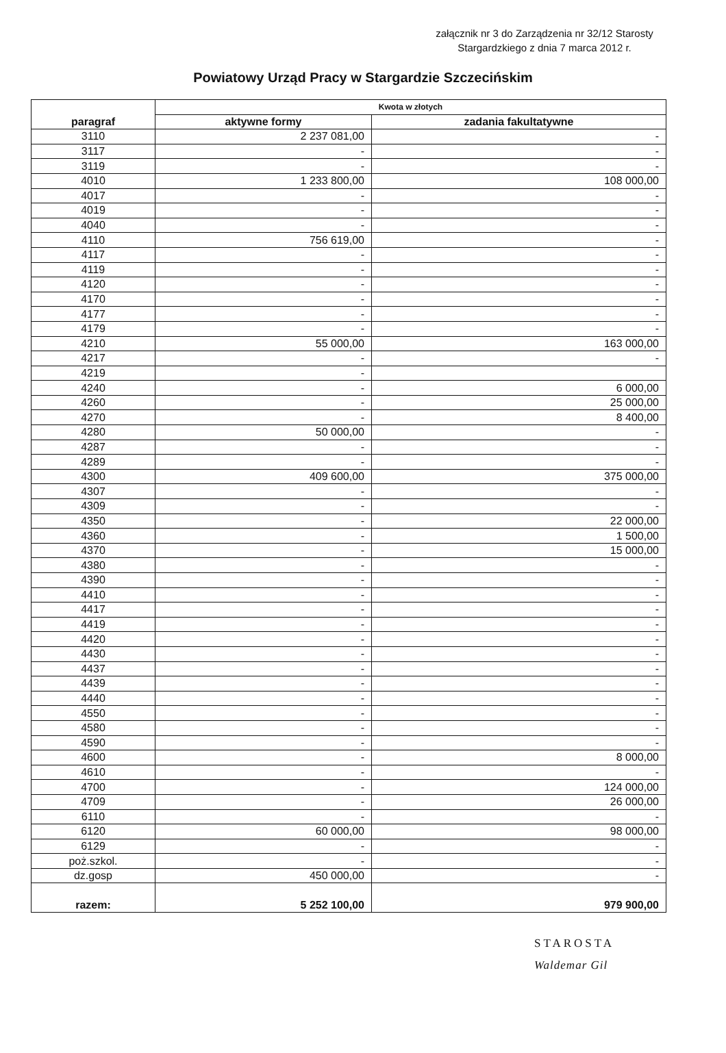załącznik nr 3 do Zarządzenia nr 32/12 Starosty Stargardzkiego z dnia 7 marca 2012 r.
Powiatowy Urząd Pracy w Stargardzie Szczecińskim
| paragraf | Kwota w złotych | |
| --- | --- | --- |
| | aktywne formy | zadania fakultatywne |
| 3110 | 2 237 081,00 | - |
| 3117 | - | - |
| 3119 | - | - |
| 4010 | 1 233 800,00 | 108 000,00 |
| 4017 | - | - |
| 4019 | - | - |
| 4040 | - | - |
| 4110 | 756 619,00 | - |
| 4117 | - | - |
| 4119 | - | - |
| 4120 | - | - |
| 4170 | - | - |
| 4177 | - | - |
| 4179 | - | - |
| 4210 | 55 000,00 | 163 000,00 |
| 4217 | - | - |
| 4219 | - | |
| 4240 | - | 6 000,00 |
| 4260 | - | 25 000,00 |
| 4270 | - | 8 400,00 |
| 4280 | 50 000,00 | - |
| 4287 | - | - |
| 4289 | - | - |
| 4300 | 409 600,00 | 375 000,00 |
| 4307 | - | - |
| 4309 | - | - |
| 4350 | - | 22 000,00 |
| 4360 | - | 1 500,00 |
| 4370 | - | 15 000,00 |
| 4380 | - | - |
| 4390 | - | - |
| 4410 | - | - |
| 4417 | - | - |
| 4419 | - | - |
| 4420 | - | - |
| 4430 | - | - |
| 4437 | - | - |
| 4439 | - | - |
| 4440 | - | - |
| 4550 | - | - |
| 4580 | - | - |
| 4590 | - | - |
| 4600 | - | 8 000,00 |
| 4610 | - | - |
| 4700 | - | 124 000,00 |
| 4709 | - | 26 000,00 |
| 6110 | - | - |
| 6120 | 60 000,00 | 98 000,00 |
| 6129 | - | - |
| poż.szkol. | - | - |
| dz.gosp | 450 000,00 | - |
| razem: | 5 252 100,00 | 979 900,00 |
STAROSTA
Waldemar Gil